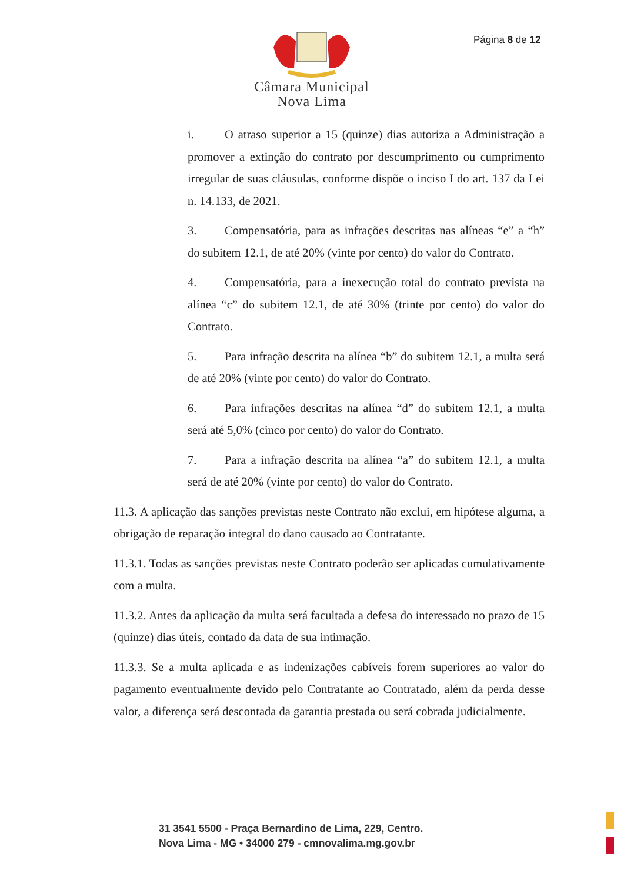Câmara Municipal
Nova Lima
Página 8 de 12
i. O atraso superior a 15 (quinze) dias autoriza a Administração a promover a extinção do contrato por descumprimento ou cumprimento irregular de suas cláusulas, conforme dispõe o inciso I do art. 137 da Lei n. 14.133, de 2021.
3. Compensatória, para as infrações descritas nas alíneas “e” a “h” do subitem 12.1, de até 20% (vinte por cento) do valor do Contrato.
4. Compensatória, para a inexecução total do contrato prevista na alínea “c” do subitem 12.1, de até 30% (trinte por cento) do valor do Contrato.
5. Para infração descrita na alínea “b” do subitem 12.1, a multa será de até 20% (vinte por cento) do valor do Contrato.
6. Para infrações descritas na alínea “d” do subitem 12.1, a multa será até 5,0% (cinco por cento) do valor do Contrato.
7. Para a infração descrita na alínea “a” do subitem 12.1, a multa será de até 20% (vinte por cento) do valor do Contrato.
11.3. A aplicação das sanções previstas neste Contrato não exclui, em hipótese alguma, a obrigação de reparação integral do dano causado ao Contratante.
11.3.1. Todas as sanções previstas neste Contrato poderão ser aplicadas cumulativamente com a multa.
11.3.2. Antes da aplicação da multa será facultada a defesa do interessado no prazo de 15 (quinze) dias úteis, contado da data de sua intimação.
11.3.3. Se a multa aplicada e as indenizações cabíveis forem superiores ao valor do pagamento eventualmente devido pelo Contratante ao Contratado, além da perda desse valor, a diferença será descontada da garantia prestada ou será cobrada judicialmente.
31 3541 5500 - Praça Bernardino de Lima, 229, Centro.
Nova Lima - MG • 34000 279 - cmnovalima.mg.gov.br